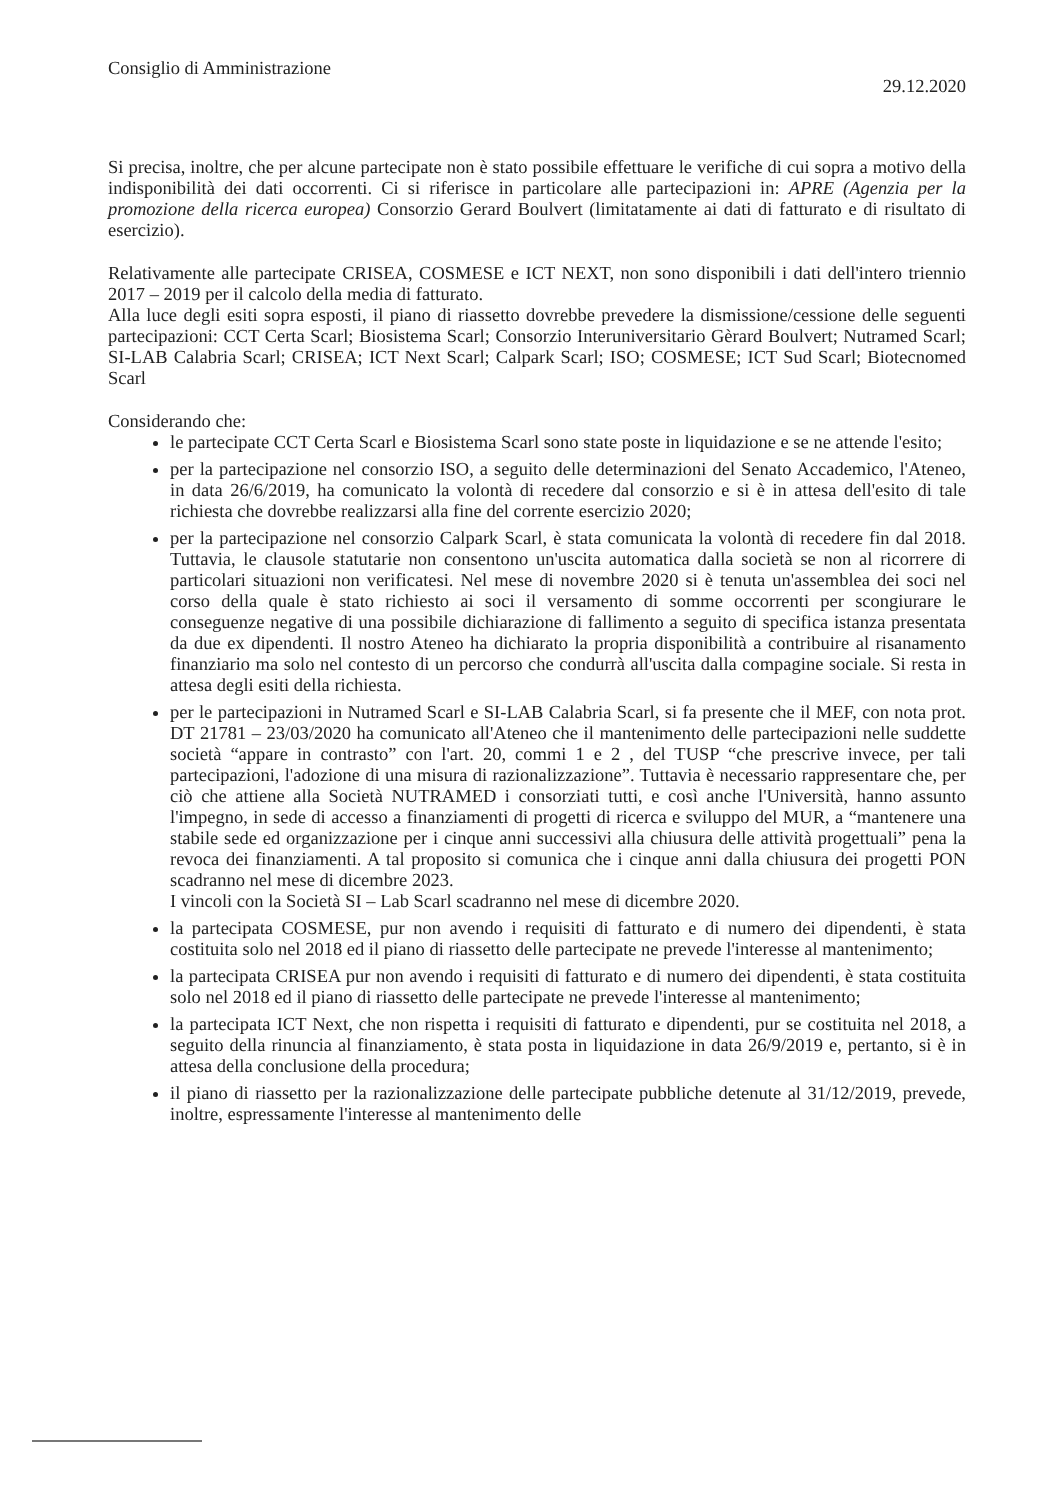Consiglio di Amministrazione 29.12.2020
Si precisa, inoltre, che per alcune partecipate non è stato possibile effettuare le verifiche di cui sopra a motivo della indisponibilità dei dati occorrenti. Ci si riferisce in particolare alle partecipazioni in: APRE (Agenzia per la promozione della ricerca europea) Consorzio Gerard Boulvert (limitatamente ai dati di fatturato e di risultato di esercizio).
Relativamente alle partecipate CRISEA, COSMESE e ICT NEXT, non sono disponibili i dati dell'intero triennio 2017 – 2019 per il calcolo della media di fatturato.
Alla luce degli esiti sopra esposti, il piano di riassetto dovrebbe prevedere la dismissione/cessione delle seguenti partecipazioni: CCT Certa Scarl; Biosistema Scarl; Consorzio Interuniversitario Gèrard Boulvert; Nutramed Scarl; SI-LAB Calabria Scarl; CRISEA; ICT Next Scarl; Calpark Scarl; ISO; COSMESE; ICT Sud Scarl; Biotecnomed Scarl
Considerando che:
le partecipate CCT Certa Scarl e Biosistema Scarl sono state poste in liquidazione e se ne attende l'esito;
per la partecipazione nel consorzio ISO, a seguito delle determinazioni del Senato Accademico, l'Ateneo, in data 26/6/2019, ha comunicato la volontà di recedere dal consorzio e si è in attesa dell'esito di tale richiesta che dovrebbe realizzarsi alla fine del corrente esercizio 2020;
per la partecipazione nel consorzio Calpark Scarl, è stata comunicata la volontà di recedere fin dal 2018. Tuttavia, le clausole statutarie non consentono un'uscita automatica dalla società se non al ricorrere di particolari situazioni non verificatesi. Nel mese di novembre 2020 si è tenuta un'assemblea dei soci nel corso della quale è stato richiesto ai soci il versamento di somme occorrenti per scongiurare le conseguenze negative di una possibile dichiarazione di fallimento a seguito di specifica istanza presentata da due ex dipendenti. Il nostro Ateneo ha dichiarato la propria disponibilità a contribuire al risanamento finanziario ma solo nel contesto di un percorso che condurrà all'uscita dalla compagine sociale. Si resta in attesa degli esiti della richiesta.
per le partecipazioni in Nutramed Scarl e SI-LAB Calabria Scarl, si fa presente che il MEF, con nota prot. DT 21781 – 23/03/2020 ha comunicato all'Ateneo che il mantenimento delle partecipazioni nelle suddette società “appare in contrasto” con l'art. 20, commi 1 e 2 , del TUSP “che prescrive invece, per tali partecipazioni, l'adozione di una misura di razionalizzazione”. Tuttavia è necessario rappresentare che, per ciò che attiene alla Società NUTRAMED i consorziati tutti, e così anche l'Università, hanno assunto l'impegno, in sede di accesso a finanziamenti di progetti di ricerca e sviluppo del MUR, a “mantenere una stabile sede ed organizzazione per i cinque anni successivi alla chiusura delle attività progettuali” pena la revoca dei finanziamenti. A tal proposito si comunica che i cinque anni dalla chiusura dei progetti PON scadranno nel mese di dicembre 2023.
I vincoli con la Società SI – Lab Scarl scadranno nel mese di dicembre 2020.
la partecipata COSMESE, pur non avendo i requisiti di fatturato e di numero dei dipendenti, è stata costituita solo nel 2018 ed il piano di riassetto delle partecipate ne prevede l'interesse al mantenimento;
la partecipata CRISEA pur non avendo i requisiti di fatturato e di numero dei dipendenti, è stata costituita solo nel 2018 ed il piano di riassetto delle partecipate ne prevede l'interesse al mantenimento;
la partecipata ICT Next, che non rispetta i requisiti di fatturato e dipendenti, pur se costituita nel 2018, a seguito della rinuncia al finanziamento, è stata posta in liquidazione in data 26/9/2019 e, pertanto, si è in attesa della conclusione della procedura;
il piano di riassetto per la razionalizzazione delle partecipate pubbliche detenute al 31/12/2019, prevede, inoltre, espressamente l'interesse al mantenimento delle